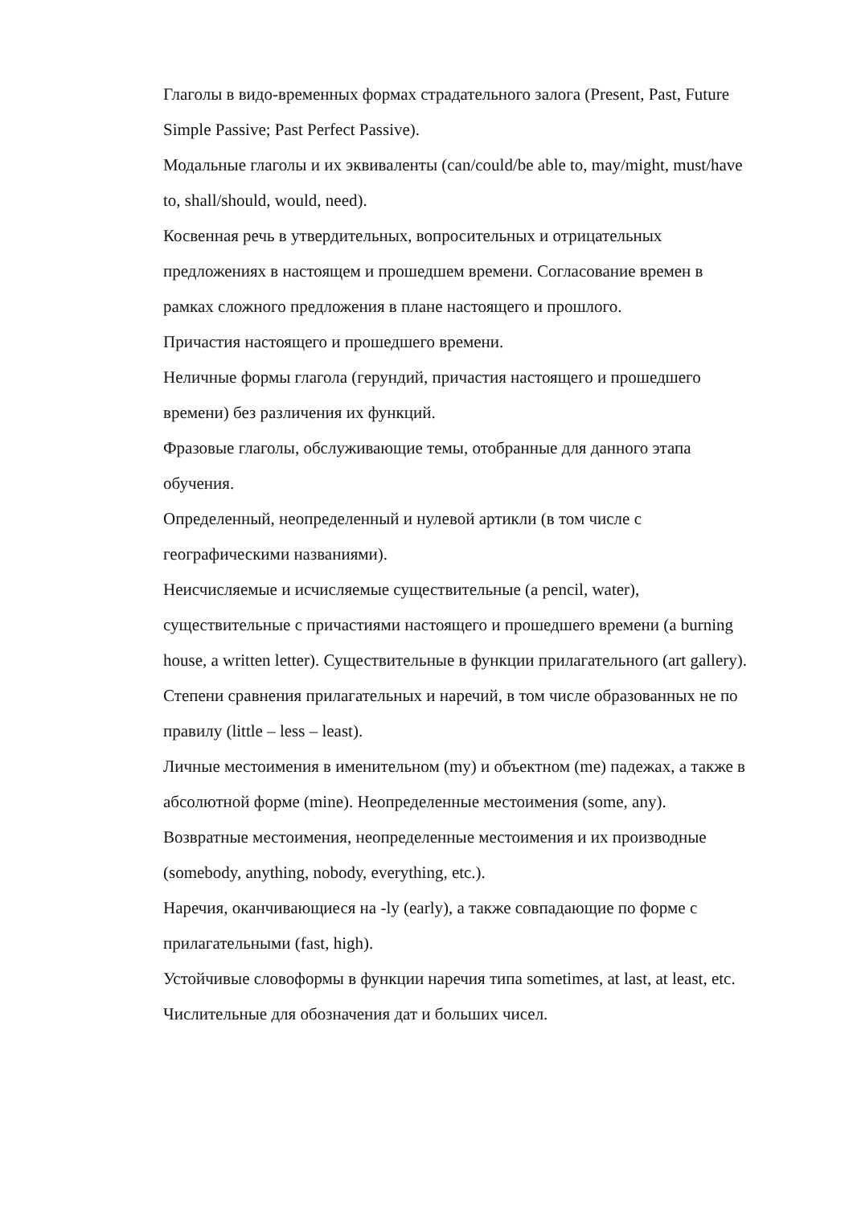Глаголы в видо-временных формах страдательного залога (Present, Past, Future Simple Passive; Past Perfect Passive).
Модальные глаголы и их эквиваленты (can/could/be able to, may/might, must/have to, shall/should, would, need).
Косвенная речь в утвердительных, вопросительных и отрицательных предложениях в настоящем и прошедшем времени. Согласование времен в рамках сложного предложения в плане настоящего и прошлого.
Причастия настоящего и прошедшего времени.
Неличные формы глагола (герундий, причастия настоящего и прошедшего времени) без различения их функций.
Фразовые глаголы, обслуживающие темы, отобранные для данного этапа обучения.
Определенный, неопределенный и нулевой артикли (в том числе с географическими названиями).
Неисчисляемые и исчисляемые существительные (a pencil, water), существительные с причастиями настоящего и прошедшего времени (a burning house, a written letter). Существительные в функции прилагательного (art gallery).
Степени сравнения прилагательных и наречий, в том числе образованных не по правилу (little – less – least).
Личные местоимения в именительном (my) и объектном (me) падежах, а также в абсолютной форме (mine). Неопределенные местоимения (some, any). Возвратные местоимения, неопределенные местоимения и их производные (somebody, anything, nobody, everything, etc.).
Наречия, оканчивающиеся на -ly (early), а также совпадающие по форме с прилагательными (fast, high).
Устойчивые словоформы в функции наречия типа sometimes, at last, at least, etc.
Числительные для обозначения дат и больших чисел.